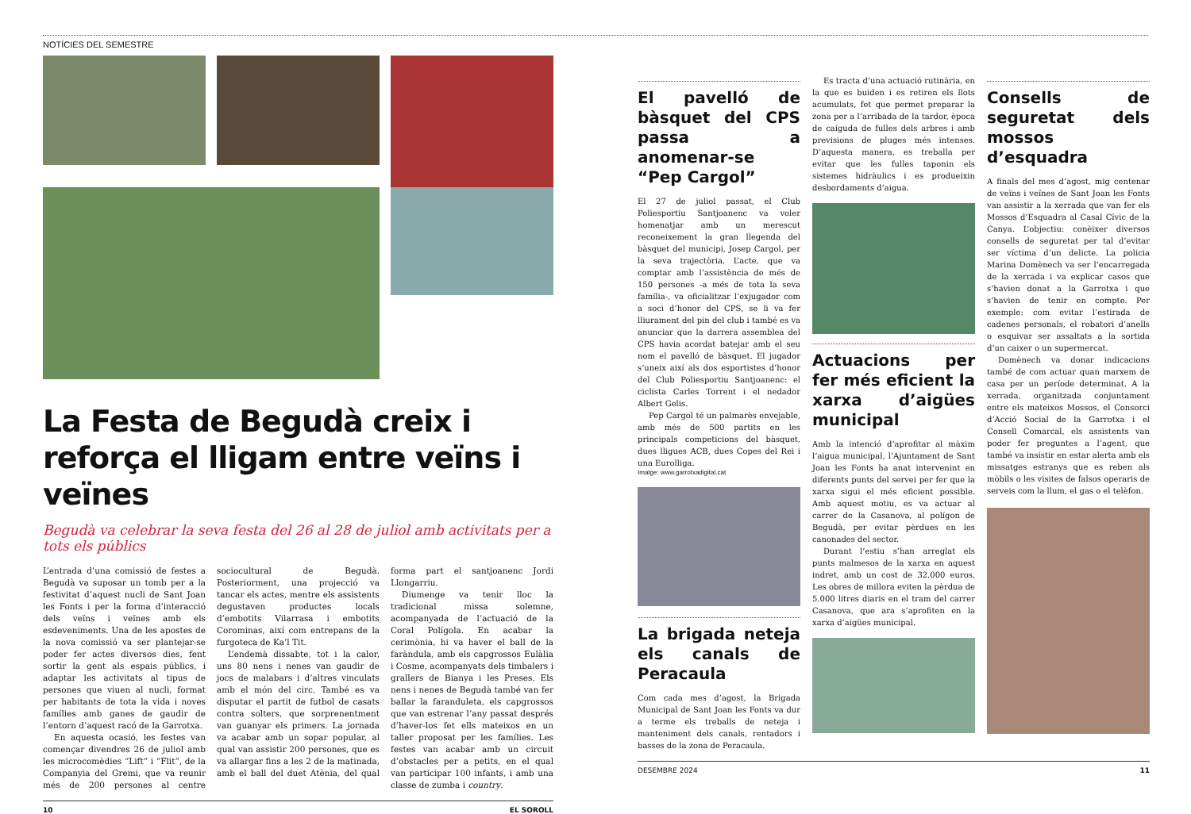NOTÍCIES DEL SEMESTRE
La Festa de Begudà creix i reforça el lligam entre veïns i veïnes
Begudà va celebrar la seva festa del 26 al 28 de juliol amb activitats per a tots els públics
L’entrada d’una comissió de festes a Begudà va suposar un tomb per a la festivitat d’aquest nucli de Sant Joan les Fonts i per la forma d’interacció dels veïns i veïnes amb els esdeveniments. Una de les apostes de la nova comissió va ser plantejar-se poder fer actes diversos dies, fent sortir la gent als espais públics, i adaptar les activitats al tipus de persones que viuen al nucli, format per habitants de tota la vida i noves famílies amb ganes de gaudir de l’entorn d’aquest racó de la Garrotxa.
En aquesta ocasió, les festes van començar divendres 26 de juliol amb les microcomèdies “Lift” i “Flit”, de la Companyia del Gremi, que va reunir més de 200 persones al centre sociocultural de Begudà. Posteriorment, una projecció va tancar els actes, mentre els assistents degustaven productes locals d’embotits Vilarrasa i embotits Corominas, així com entrepans de la furgoteca de Ka’l Tit.
L’endemà dissabte, tot i la calor, uns 80 nens i nenes van gaudir de jocs de malabars i d’altres vinculats amb el món del circ. També es va disputar el partit de futbol de casats contra solters, que sorprenentment van guanyar els primers. La jornada va acabar amb un sopar popular, al qual van assistir 200 persones, que es va allargar fins a les 2 de la matinada, amb el ball del duet Atènia, del qual forma part el santjoanenc Jordi Llongarriu.
Diumenge va tenir lloc la tradicional missa solemne, acompanyada de l’actuació de la Coral Polígola. En acabar la cerimònia, hi va haver el ball de la faràndula, amb els capgrossos Eulàlia i Cosme, acompanyats dels timbalers i grallers de Bianya i les Preses. Els nens i nenes de Begudà també van fer ballar la faranduleta, els capgrossos que van estrenar l’any passat després d’haver-los fet ells mateixos en un taller proposat per les famílies. Les festes van acabar amb un circuit d’obstacles per a petits, en el qual van participar 100 infants, i amb una classe de zumba i country.
10 EL SOROLL
El pavelló de bàsquet del CPS passa a anomenar-se “Pep Cargol”
El 27 de juliol passat, el Club Poliesportiu Santjoanenc va voler homenatjar amb un merescut reconeixement la gran llegenda del bàsquet del municipi, Josep Cargol, per la seva trajectòria. L’acte, que va comptar amb l’assistència de més de 150 persones -a més de tota la seva família-, va oficialitzar l’exjugador com a soci d’honor del CPS, se li va fer lliurament del pin del club i també es va anunciar que la darrera assemblea del CPS havia acordat batejar amb el seu nom el pavelló de bàsquet. El jugador s’uneix així als dos esportistes d’honor del Club Poliesportiu Santjoanenc: el ciclista Carles Torrent i el nedador Albert Gelis.
Pep Cargol té un palmarès envejable, amb més de 500 partits en les principals competicions del bàsquet, dues lligues ACB, dues Copes del Rei i una Eurolliga.
Imatge: www.garrotxadigital.cat
La brigada neteja els canals de Peracaula
Com cada mes d’agost, la Brigada Municipal de Sant Joan les Fonts va dur a terme els treballs de neteja i manteniment dels canals, rentadors i basses de la zona de Peracaula.
Es tracta d’una actuació rutinària, en la que es buiden i es retiren els llots acumulats, fet que permet preparar la zona per a l’arribada de la tardor, època de caiguda de fulles dels arbres i amb previsions de pluges més intenses. D’aquesta manera, es treballa per evitar que les fulles taponin els sistemes hidràulics i es produeixin desbordaments d’aigua.
Actuacions per fer més eficient la xarxa d’aigües municipal
Amb la intenció d’aprofitar al màxim l’aigua municipal, l’Ajuntament de Sant Joan les Fonts ha anat intervenint en diferents punts del servei per fer que la xarxa sigui el més eficient possible. Amb aquest motiu, es va actuar al carrer de la Casanova, al polígon de Begudà, per evitar pèrdues en les canonades del sector.
Durant l’estiu s’han arreglat els punts malmesos de la xarxa en aquest indret, amb un cost de 32.000 euros. Les obres de millora eviten la pèrdua de 5.000 litres diaris en el tram del carrer Casanova, que ara s’aprofiten en la xarxa d’aigües municipal.
Consells de seguretat dels mossos d’esquadra
A finals del mes d’agost, mig centenar de veïns i veïnes de Sant Joan les Fonts van assistir a la xerrada que van fer els Mossos d’Esquadra al Casal Cívic de la Canya. L’objectiu: conèixer diversos consells de seguretat per tal d’evitar ser víctima d’un delicte. La policia Marina Domènech va ser l’encarregada de la xerrada i va explicar casos que s’havien donat a la Garrotxa i que s’havien de tenir en compte. Per exemple: com evitar l’estirada de cadenes personals, el robatori d’anells o esquivar ser assaltats a la sortida d’un caixer o un supermercat.
Domènech va donar indicacions també de com actuar quan marxem de casa per un període determinat. A la xerrada, organitzada conjuntament entre els mateixos Mossos, el Consorci d’Acció Social de la Garrotxa i el Consell Comarcal, els assistents van poder fer preguntes a l’agent, que també va insistir en estar alerta amb els missatges estranys que es reben als mòbils o les visites de falsos operaris de serveis com la llum, el gas o el telèfon.
DESEMBRE 2024 11